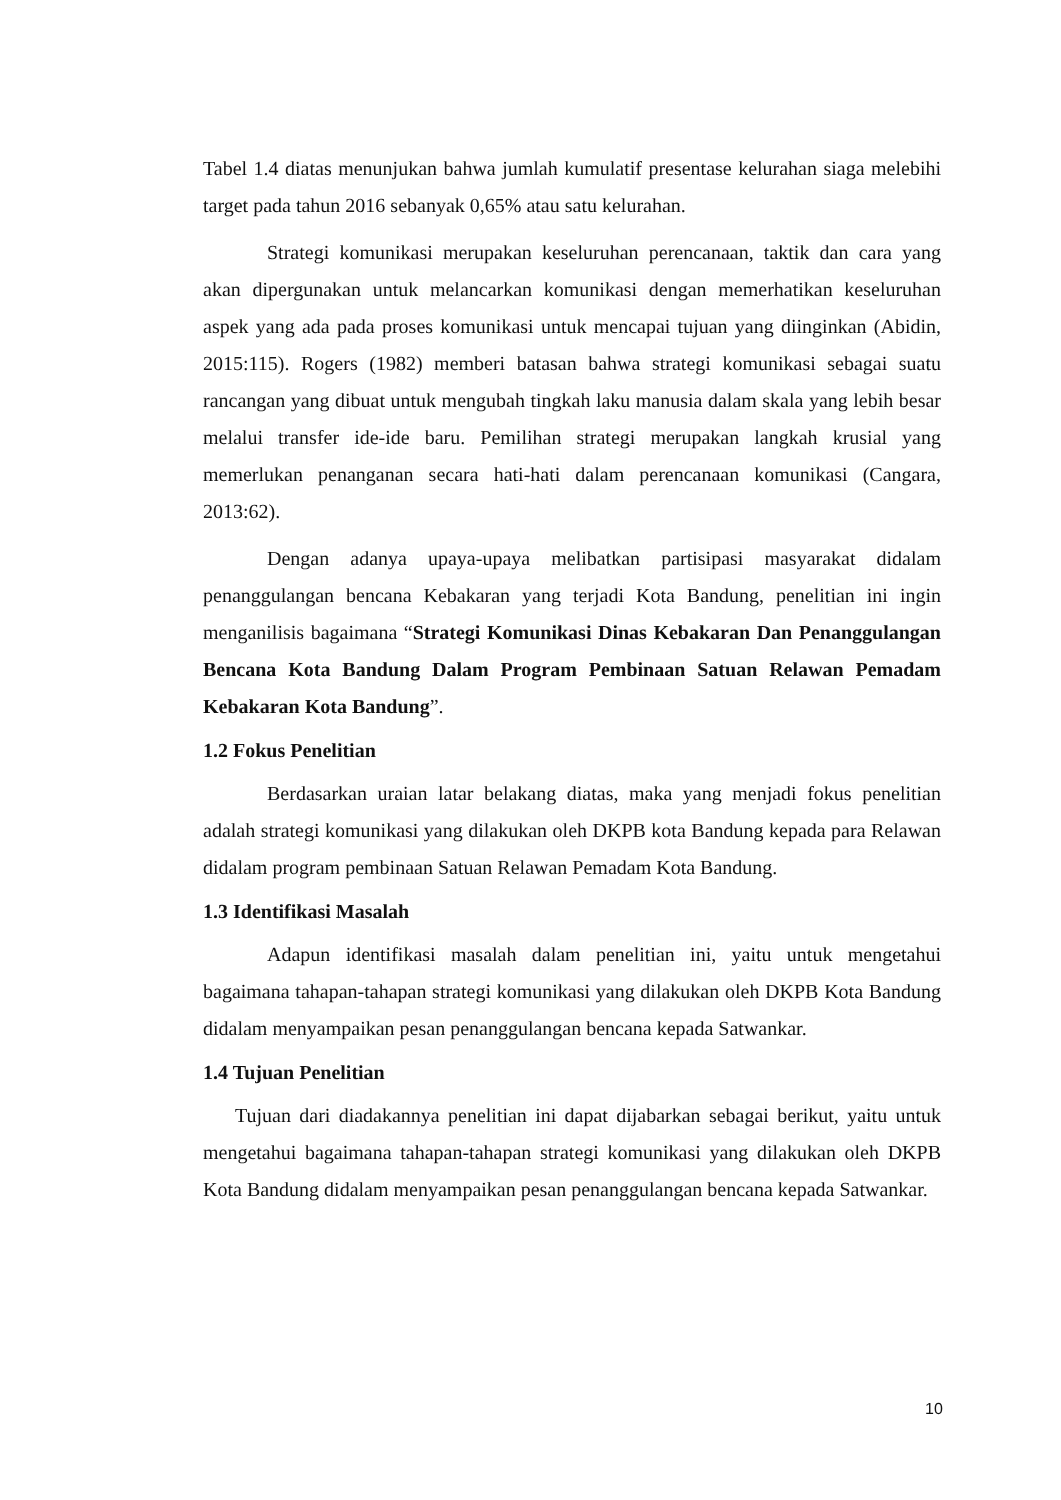Tabel 1.4 diatas menunjukan bahwa jumlah kumulatif presentase kelurahan siaga melebihi target pada tahun 2016 sebanyak 0,65% atau satu kelurahan.
Strategi komunikasi merupakan keseluruhan perencanaan, taktik dan cara yang akan dipergunakan untuk melancarkan komunikasi dengan memerhatikan keseluruhan aspek yang ada pada proses komunikasi untuk mencapai tujuan yang diinginkan (Abidin, 2015:115). Rogers (1982) memberi batasan bahwa strategi komunikasi sebagai suatu rancangan yang dibuat untuk mengubah tingkah laku manusia dalam skala yang lebih besar melalui transfer ide-ide baru. Pemilihan strategi merupakan langkah krusial yang memerlukan penanganan secara hati-hati dalam perencanaan komunikasi (Cangara, 2013:62).
Dengan adanya upaya-upaya melibatkan partisipasi masyarakat didalam penanggulangan bencana Kebakaran yang terjadi Kota Bandung, penelitian ini ingin menganilisis bagaimana “Strategi Komunikasi Dinas Kebakaran Dan Penanggulangan Bencana Kota Bandung Dalam Program Pembinaan Satuan Relawan Pemadam Kebakaran Kota Bandung”.
1.2 Fokus Penelitian
Berdasarkan uraian latar belakang diatas, maka yang menjadi fokus penelitian adalah strategi komunikasi yang dilakukan oleh DKPB kota Bandung kepada para Relawan didalam program pembinaan Satuan Relawan Pemadam Kota Bandung.
1.3 Identifikasi Masalah
Adapun identifikasi masalah dalam penelitian ini, yaitu untuk mengetahui bagaimana tahapan-tahapan strategi komunikasi yang dilakukan oleh DKPB Kota Bandung didalam menyampaikan pesan penanggulangan bencana kepada Satwankar.
1.4 Tujuan Penelitian
Tujuan dari diadakannya penelitian ini dapat dijabarkan sebagai berikut, yaitu untuk mengetahui bagaimana tahapan-tahapan strategi komunikasi yang dilakukan oleh DKPB Kota Bandung didalam menyampaikan pesan penanggulangan bencana kepada Satwankar.
10